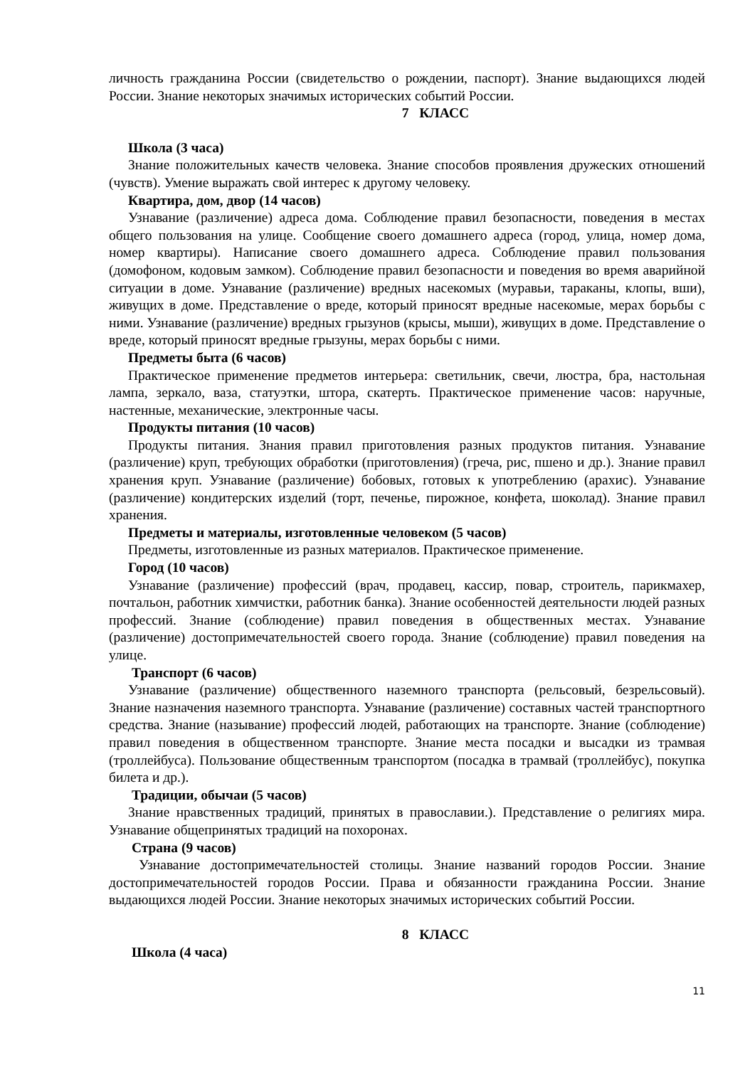личность гражданина России (свидетельство о рождении, паспорт). Знание выдающихся людей России. Знание некоторых значимых исторических событий России.
7 КЛАСС
Школа (3 часа)
Знание положительных качеств человека. Знание способов проявления дружеских отношений (чувств). Умение выражать свой интерес к другому человеку.
Квартира, дом, двор (14 часов)
Узнавание (различение) адреса дома. Соблюдение правил безопасности, поведения в местах общего пользования на улице. Сообщение своего домашнего адреса (город, улица, номер дома, номер квартиры). Написание своего домашнего адреса. Соблюдение правил пользования (домофоном, кодовым замком). Соблюдение правил безопасности и поведения во время аварийной ситуации в доме. Узнавание (различение) вредных насекомых (муравьи, тараканы, клопы, вши), живущих в доме. Представление о вреде, который приносят вредные насекомые, мерах борьбы с ними. Узнавание (различение) вредных грызунов (крысы, мыши), живущих в доме. Представление о вреде, который приносят вредные грызуны, мерах борьбы с ними.
Предметы быта (6 часов)
Практическое применение предметов интерьера: светильник, свечи, люстра, бра, настольная лампа, зеркало, ваза, статуэтки, штора, скатерть. Практическое применение часов: наручные, настенные, механические, электронные часы.
Продукты питания (10 часов)
Продукты питания. Знания правил приготовления разных продуктов питания. Узнавание (различение) круп, требующих обработки (приготовления) (греча, рис, пшено и др.). Знание правил хранения круп. Узнавание (различение) бобовых, готовых к употреблению (арахис). Узнавание (различение) кондитерских изделий (торт, печенье, пирожное, конфета, шоколад). Знание правил хранения.
Предметы и материалы, изготовленные человеком (5 часов)
Предметы, изготовленные из разных материалов. Практическое применение.
Город (10 часов)
Узнавание (различение) профессий (врач, продавец, кассир, повар, строитель, парикмахер, почтальон, работник химчистки, работник банка). Знание особенностей деятельности людей разных профессий. Знание (соблюдение) правил поведения в общественных местах. Узнавание (различение) достопримечательностей своего города. Знание (соблюдение) правил поведения на улице.
Транспорт (6 часов)
Узнавание (различение) общественного наземного транспорта (рельсовый, безрельсовый). Знание назначения наземного транспорта. Узнавание (различение) составных частей транспортного средства. Знание (называние) профессий людей, работающих на транспорте. Знание (соблюдение) правил поведения в общественном транспорте. Знание места посадки и высадки из трамвая (троллейбуса). Пользование общественным транспортом (посадка в трамвай (троллейбус), покупка билета и др.).
Традиции, обычаи (5 часов)
Знание нравственных традиций, принятых в православии.). Представление о религиях мира. Узнавание общепринятых традиций на похоронах.
Страна (9 часов)
Узнавание достопримечательностей столицы. Знание названий городов России. Знание достопримечательностей городов России. Права и обязанности гражданина России. Знание выдающихся людей России. Знание некоторых значимых исторических событий России.
8 КЛАСС
Школа (4 часа)
11